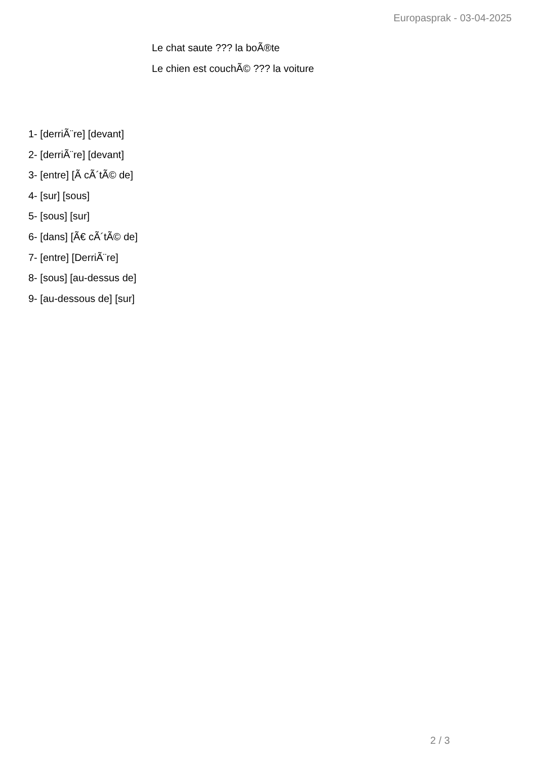Europasprak - 03-04-2025
Le chat saute ??? la boÃ®te
Le chien est couchÃ© ??? la voiture
1- [derriÃ¨re] [devant]
2- [derriÃ¨re] [devant]
3- [entre] [Ã cÃ´tÃ© de]
4- [sur] [sous]
5- [sous] [sur]
6- [dans] [Ã€ cÃ´tÃ© de]
7- [entre] [DerriÃ¨re]
8- [sous] [au-dessus de]
9- [au-dessous de] [sur]
2 / 3